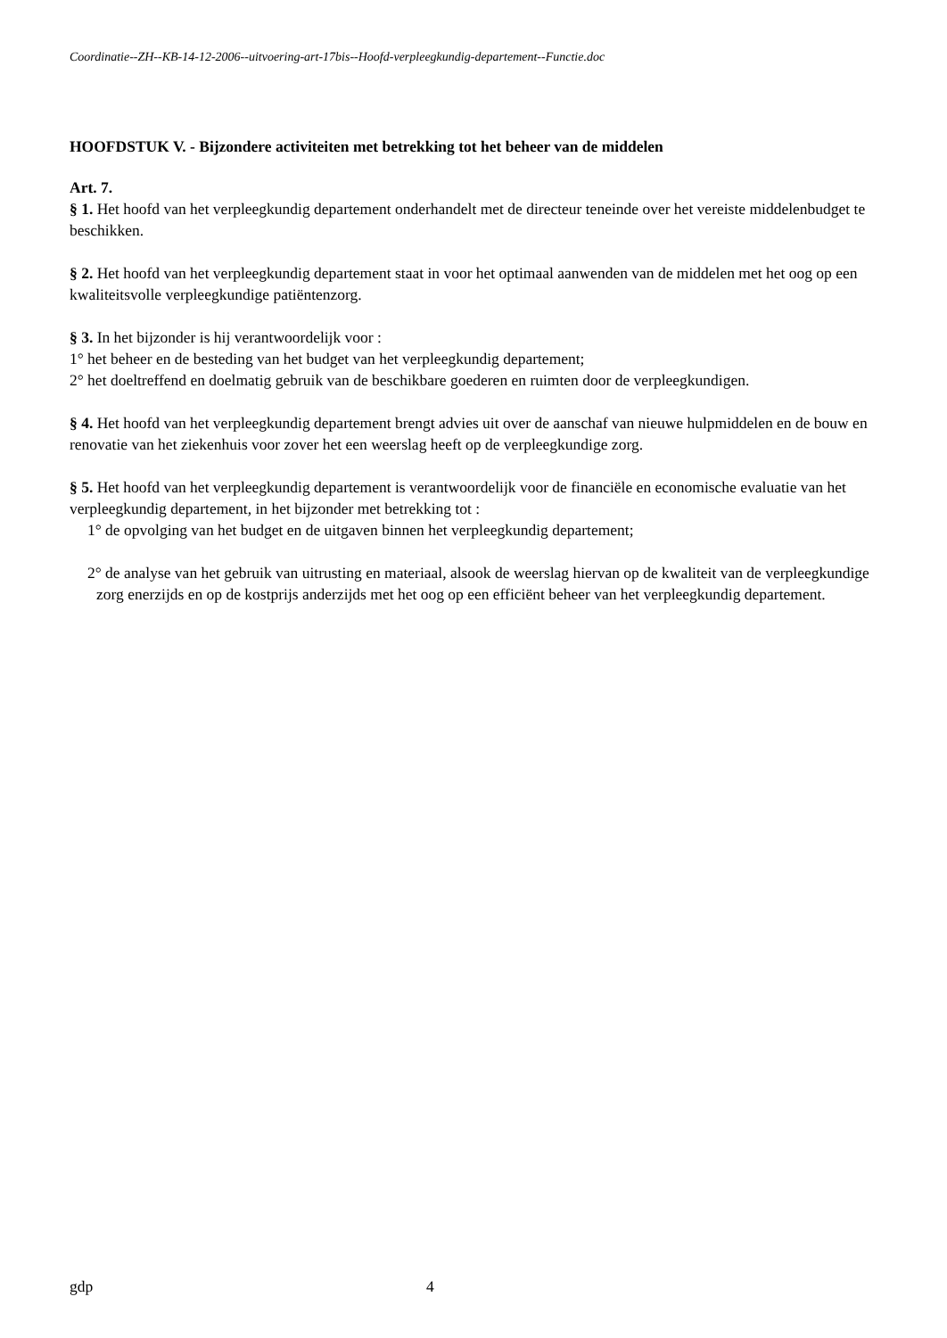Coordinatie--ZH--KB-14-12-2006--uitvoering-art-17bis--Hoofd-verpleegkundig-departement--Functie.doc
HOOFDSTUK V. - Bijzondere activiteiten met betrekking tot het beheer van de middelen
Art. 7.
§ 1. Het hoofd van het verpleegkundig departement onderhandelt met de directeur teneinde over het vereiste middelenbudget te beschikken.
§ 2. Het hoofd van het verpleegkundig departement staat in voor het optimaal aanwenden van de middelen met het oog op een kwaliteitsvolle verpleegkundige patiëntenzorg.
§ 3. In het bijzonder is hij verantwoordelijk voor :
1° het beheer en de besteding van het budget van het verpleegkundig departement;
2° het doeltreffend en doelmatig gebruik van de beschikbare goederen en ruimten door de verpleegkundigen.
§ 4. Het hoofd van het verpleegkundig departement brengt advies uit over de aanschaf van nieuwe hulpmiddelen en de bouw en renovatie van het ziekenhuis voor zover het een weerslag heeft op de verpleegkundige zorg.
§ 5. Het hoofd van het verpleegkundig departement is verantwoordelijk voor de financiële en economische evaluatie van het verpleegkundig departement, in het bijzonder met betrekking tot :
1° de opvolging van het budget en de uitgaven binnen het verpleegkundig departement;
2° de analyse van het gebruik van uitrusting en materiaal, alsook de weerslag hiervan op de kwaliteit van de verpleegkundige zorg enerzijds en op de kostprijs anderzijds met het oog op een efficiënt beheer van het verpleegkundig departement.
gdp 4